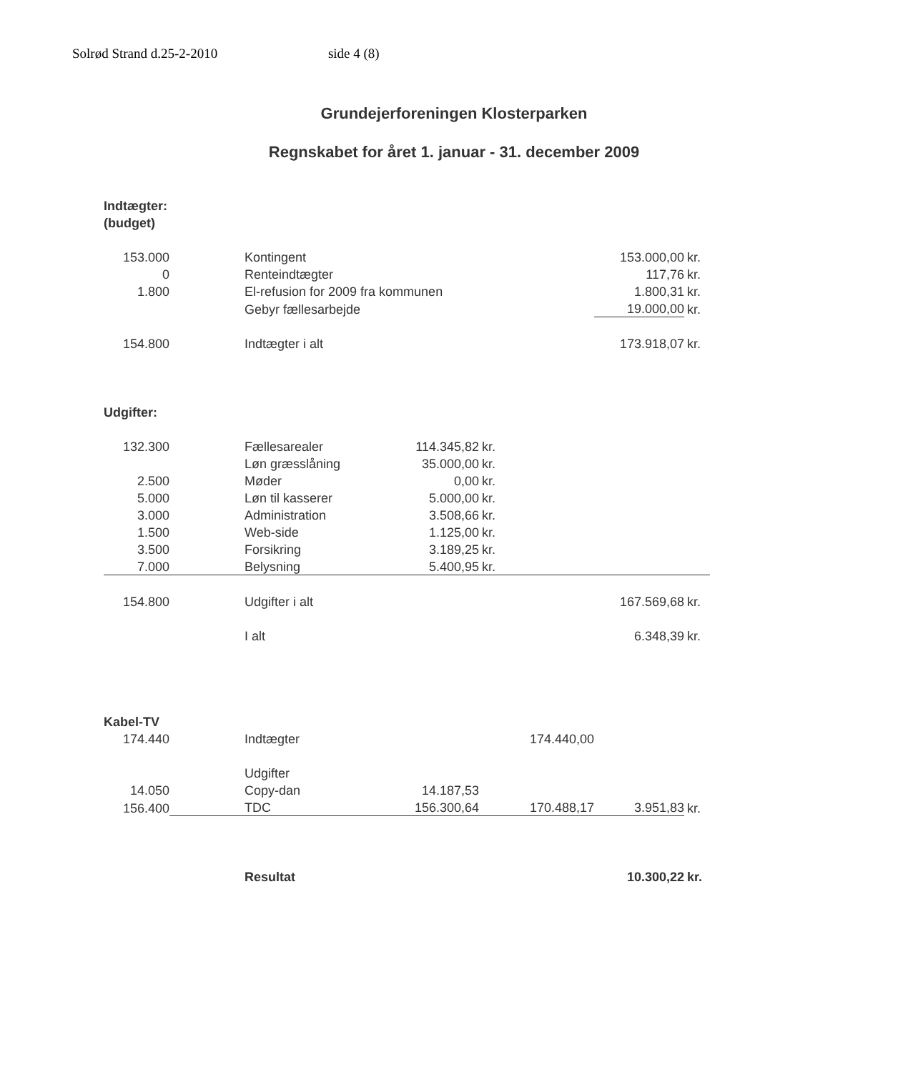Solrød Strand d.25-2-2010 side 4 (8)
Grundejerforeningen Klosterparken
Regnskabet for året 1. januar - 31. december 2009
| Indtægter: | | | | | | | |
| (budget) | | | | | | | |
| 153.000 | | Kontingent | | | | 153.000,00 | kr. |
| 0 | | Renteindtægter | | | | 117,76 | kr. |
| 1.800 | | El-refusion for 2009 fra kommunen | | | | 1.800,31 | kr. |
| | | Gebyr fællesarbejde | | | | 19.000,00 | kr. |
| 154.800 | | Indtægter i alt | | | | 173.918,07 | kr. |
| Udgifter: | | | | | | | |
| 132.300 | | Fællesarealer | 114.345,82 | kr. | | | |
| | | Løn græsslåning | 35.000,00 | kr. | | | |
| 2.500 | | Møder | 0,00 | kr. | | | |
| 5.000 | | Løn til kasserer | 5.000,00 | kr. | | | |
| 3.000 | | Administration | 3.508,66 | kr. | | | |
| 1.500 | | Web-side | 1.125,00 | kr. | | | |
| 3.500 | | Forsikring | 3.189,25 | kr. | | | |
| 7.000 | | Belysning | 5.400,95 | kr. | | | |
| 154.800 | | Udgifter i alt | | | | 167.569,68 | kr. |
| | | I alt | | | | 6.348,39 | kr. |
| Kabel-TV | | | | | | | |
| 174.440 | | Indtægter | | | 174.440,00 | | |
| | | Udgifter | | | | | |
| 14.050 | | Copy-dan | 14.187,53 | | | | |
| 156.400 | | TDC | 156.300,64 | | 170.488,17 | 3.951,83 | kr. |
| | | Resultat | | | | 10.300,22 | kr. |